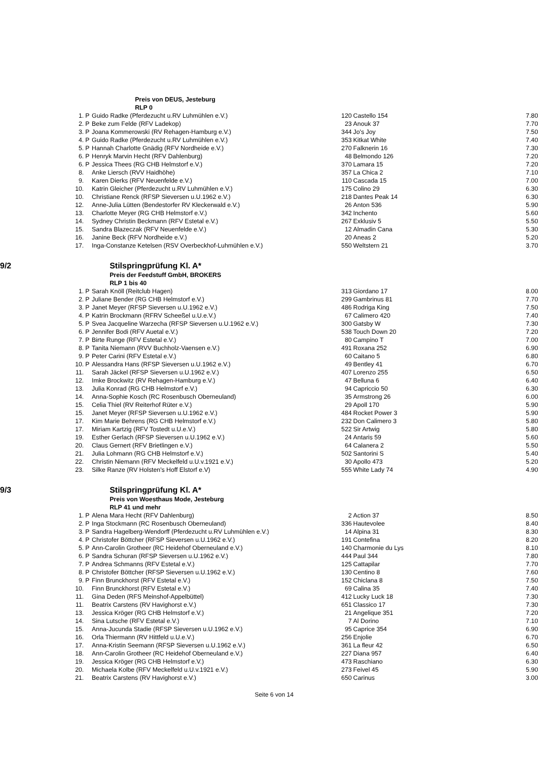| | Preis von DEUS, Jesteburg | | | | | |
| | RLP 0 | | | | | |
| | 1. | P | Guido Radke (Pferdezucht u.RV Luhmühlen e.V.) | 120 | Castello 154 | 7.80 |
| | 2. | P | Beke zum Felde (RFV Ladekop) | 23 | Anouk 37 | 7.70 |
| | 3. | P | Joana Kommerowski (RV Rehagen-Hamburg e.V.) | 344 | Jo's Joy | 7.50 |
| | 4. | P | Guido Radke (Pferdezucht u.RV Luhmühlen e.V.) | 353 | Kitkat White | 7.40 |
| | 5. | P | Hannah Charlotte Gnädig (RFV Nordheide e.V.) | 270 | Falknerin 16 | 7.30 |
| | 6. | P | Henryk Marvin Hecht (RFV Dahlenburg) | 48 | Belmondo 126 | 7.20 |
| | 6. | P | Jessica Thees (RG CHB Helmstorf e.V.) | 370 | Lamara 15 | 7.20 |
| | 8. | | Anke Liersch (RVV Haidhöhe) | 357 | La Chica 2 | 7.10 |
| | 9. | | Karen Dierks (RFV Neuenfelde e.V.) | 110 | Cascada 15 | 7.00 |
| | 10. | | Katrin Gleicher (Pferdezucht u.RV Luhmühlen e.V.) | 175 | Colino 29 | 6.30 |
| | 10. | | Christiane Renck (RFSP Sieversen u.U.1962 e.V.) | 218 | Dantes Peak 14 | 6.30 |
| | 12. | | Anne-Julia Lütten (Bendestorfer RV Kleckerwald e.V.) | 26 | Anton 536 | 5.90 |
| | 13. | | Charlotte Meyer (RG CHB Helmstorf e.V.) | 342 | Inchento | 5.60 |
| | 14. | | Sydney Christin Beckmann (RFV Estetal e.V.) | 267 | Exklusiv 5 | 5.50 |
| | 15. | | Sandra Blazeczak (RFV Neuenfelde e.V.) | 12 | Almadin Cana | 5.30 |
| | 16. | | Janine Beck (RFV Nordheide e.V.) | 20 | Aneas 2 | 5.20 |
| | 17. | | Inga-Constanze Ketelsen (RSV Overbeckhof-Luhmühlen e.V.) | 550 | Weltstern 21 | 3.70 |
| 9/2 | Stilspringprüfung Kl. A* | | | | | |
| | Preis der Feedstuff GmbH, BROKERS | | | | | |
| | RLP 1 bis 40 | | | | | |
| | 1. | P | Sarah Knöll (Reitclub Hagen) | 313 | Giordano 17 | 8.00 |
| | 2. | P | Juliane Bender (RG CHB Helmstorf e.V.) | 299 | Gambrinus 81 | 7.70 |
| | 3. | P | Janet Meyer (RFSP Sieversen u.U.1962 e.V.) | 486 | Rodriga King | 7.50 |
| | 4. | P | Katrin Brockmann (RFRV Scheeßel u.U.e.V.) | 67 | Calimero 420 | 7.40 |
| | 5. | P | Svea Jacqueline Warzecha (RFSP Sieversen u.U.1962 e.V.) | 300 | Gatsby W | 7.30 |
| | 6. | P | Jennifer Bodi (RFV Auetal e.V.) | 538 | Touch Down 20 | 7.20 |
| | 7. | P | Birte Runge (RFV Estetal e.V.) | 80 | Campino T | 7.00 |
| | 8. | P | Tanita Niemann (RVV Buchholz-Vaensen e.V.) | 491 | Roxana 252 | 6.90 |
| | 9. | P | Peter Carini (RFV Estetal e.V.) | 60 | Caitano 5 | 6.80 |
| | 10. | P | Alessandra Hans (RFSP Sieversen u.U.1962 e.V.) | 49 | Bentley 41 | 6.70 |
| | 11. | | Sarah Jäckel (RFSP Sieversen u.U.1962 e.V.) | 407 | Lorenzo 255 | 6.50 |
| | 12. | | Imke Brockwitz (RV Rehagen-Hamburg e.V.) | 47 | Belluna 6 | 6.40 |
| | 13. | | Julia Konrad (RG CHB Helmstorf e.V.) | 94 | Capriccio 50 | 6.30 |
| | 14. | | Anna-Sophie Kosch (RC Rosenbusch Oberneuland) | 35 | Armstrong 26 | 6.00 |
| | 15. | | Celia Thiel (RV Reiterhof Rüter e.V.) | 29 | Apoll 170 | 5.90 |
| | 15. | | Janet Meyer (RFSP Sieversen u.U.1962 e.V.) | 484 | Rocket Power 3 | 5.90 |
| | 17. | | Kim Marie Behrens (RG CHB Helmstorf e.V.) | 232 | Don Calimero 3 | 5.80 |
| | 17. | | Miriam Kartzig (RFV Tostedt u.U.e.V.) | 522 | Sir Artwig | 5.80 |
| | 19. | | Esther Gerlach (RFSP Sieversen u.U.1962 e.V.) | 24 | Antaris 59 | 5.60 |
| | 20. | | Claus Gernert (RFV Brietlingen e.V.) | 64 | Calanera 2 | 5.50 |
| | 21. | | Julia Lohmann (RG CHB Helmstorf e.V.) | 502 | Santorini S | 5.40 |
| | 22. | | Christin Niemann (RFV Meckelfeld u.U.v.1921 e.V.) | 30 | Apollo 473 | 5.20 |
| | 23. | | Silke Ranze (RV Holsten's Hoff Elstorf e.V) | 555 | White Lady 74 | 4.90 |
| 9/3 | Stilspringprüfung Kl. A* | | | | | |
| | Preis von Woesthaus Mode, Jesteburg | | | | | |
| | RLP 41 und mehr | | | | | |
| | 1. | P | Alena Mara Hecht (RFV Dahlenburg) | 2 | Action 37 | 8.50 |
| | 2. | P | Inga Stockmann (RC Rosenbusch Oberneuland) | 336 | Hautevolee | 8.40 |
| | 3. | P | Sandra Hagelberg-Wendorff (Pferdezucht u.RV Luhmühlen e.V.) | 14 | Alpina 31 | 8.30 |
| | 4. | P | Christofer Böttcher (RFSP Sieversen u.U.1962 e.V.) | 191 | Contefina | 8.20 |
| | 5. | P | Ann-Carolin Grotheer (RC Heidehof Oberneuland e.V.) | 140 | Charmonie du Lys | 8.10 |
| | 6. | P | Sandra Schuran (RFSP Sieversen u.U.1962 e.V.) | 444 | Paul 344 | 7.80 |
| | 7. | P | Andrea Schmanns (RFV Estetal e.V.) | 125 | Cattapilar | 7.70 |
| | 8. | P | Christofer Böttcher (RFSP Sieversen u.U.1962 e.V.) | 130 | Centino 8 | 7.60 |
| | 9. | P | Finn Brunckhorst (RFV Estetal e.V.) | 152 | Chiclana 8 | 7.50 |
| | 10. | | Finn Brunckhorst (RFV Estetal e.V.) | 69 | Calina 35 | 7.40 |
| | 11. | | Gina Deden (RFS Meinshof-Appelbüttel) | 412 | Lucky Luck 18 | 7.30 |
| | 11. | | Beatrix Carstens (RV Havighorst e.V.) | 651 | Classico 17 | 7.30 |
| | 13. | | Jessica Kröger (RG CHB Helmstorf e.V.) | 21 | Angelique 351 | 7.20 |
| | 14. | | Sina Lutsche (RFV Estetal e.V.) | 7 | Al Dorino | 7.10 |
| | 15. | | Anna-Jucunda Stadie (RFSP Sieversen u.U.1962 e.V.) | 95 | Caprice 354 | 6.90 |
| | 16. | | Orla Thiermann (RV Hittfeld u.U.e.V.) | 256 | Enjolie | 6.70 |
| | 17. | | Anna-Kristin Seemann (RFSP Sieversen u.U.1962 e.V.) | 361 | La fleur 42 | 6.50 |
| | 18. | | Ann-Carolin Grotheer (RC Heidehof Oberneuland e.V.) | 227 | Diana 957 | 6.40 |
| | 19. | | Jessica Kröger (RG CHB Helmstorf e.V.) | 473 | Raschiano | 6.30 |
| | 20. | | Michaela Kolbe (RFV Meckelfeld u.U.v.1921 e.V.) | 273 | Feivel 45 | 5.90 |
| | 21. | | Beatrix Carstens (RV Havighorst e.V.) | 650 | Carinus | 3.00 |
Seite 6 von 14